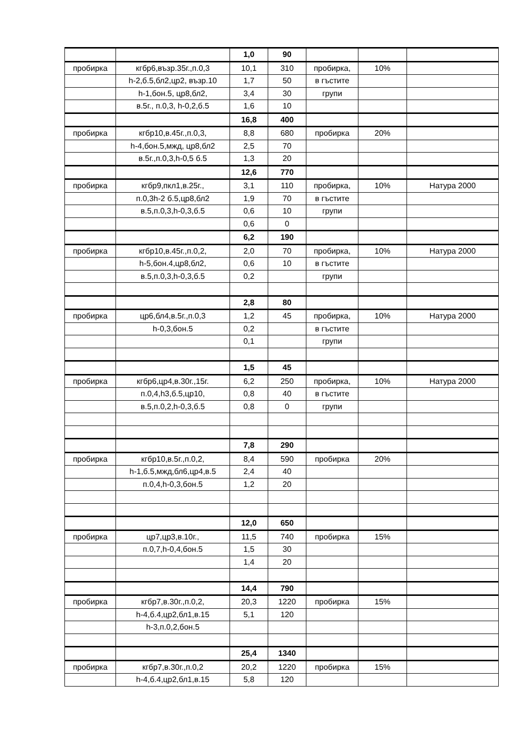| | | 1,0 | 90 | | | |
| пробирка | кгбр6,възр.35г.,п.0,3 | 10,1 | 310 | пробирка, | 10% | |
| | h-2,б.5,бл2,цр2, възр.10 | 1,7 | 50 | в гъстите | | |
| | h-1,бон.5, цр8,бл2, | 3,4 | 30 | групи | | |
| | в.5г., п.0,3, h-0,2,б.5 | 1,6 | 10 | | | |
| | | 16,8 | 400 | | | |
| пробирка | кгбр10,в.45г.,п.0,3, | 8,8 | 680 | пробирка | 20% | |
| | h-4,бон.5,мжд, цр8,бл2 | 2,5 | 70 | | | |
| | в.5г.,п.0,3,h-0,5 б.5 | 1,3 | 20 | | | |
| | | 12,6 | 770 | | | |
| пробирка | кгбр9,пкл1,в.25г., | 3,1 | 110 | пробирка, | 10% | Натура 2000 |
| | п.0,3h-2 б.5,цр8,бл2 | 1,9 | 70 | в гъстите | | |
| | в.5,п.0,3,h-0,3,б.5 | 0,6 | 10 | групи | | |
| | | 0,6 | 0 | | | |
| | | 6,2 | 190 | | | |
| пробирка | кгбр10,в.45г.,п.0,2, | 2,0 | 70 | пробирка, | 10% | Натура 2000 |
| | h-5,бон.4,цр8,бл2, | 0,6 | 10 | в гъстите | | |
| | в.5,п.0,3,h-0,3,б.5 | 0,2 | | групи | | |
| | | 2,8 | 80 | | | |
| пробирка | цр6,бл4,в.5г.,п.0,3 | 1,2 | 45 | пробирка, | 10% | Натура 2000 |
| | h-0,3,бон.5 | 0,2 | | в гъстите | | |
| | | 0,1 | | групи | | |
| | | 1,5 | 45 | | | |
| пробирка | кгбр6,цр4,в.30г.,15г. | 6,2 | 250 | пробирка, | 10% | Натура 2000 |
| | п.0,4,h3,б.5,цр10, | 0,8 | 40 | в гъстите | | |
| | в.5,п.0,2,h-0,3,б.5 | 0,8 | 0 | групи | | |
| | | 7,8 | 290 | | | |
| пробирка | кгбр10,в.5г.,п.0,2, | 8,4 | 590 | пробирка | 20% | |
| | h-1,б.5,мжд,бл6,цр4,в.5 | 2,4 | 40 | | | |
| | п.0,4,h-0,3,бон.5 | 1,2 | 20 | | | |
| | | 12,0 | 650 | | | |
| пробирка | цр7,цр3,в.10г., | 11,5 | 740 | пробирка | 15% | |
| | п.0,7,h-0,4,бон.5 | 1,5 | 30 | | | |
| | | 1,4 | 20 | | | |
| | | 14,4 | 790 | | | |
| пробирка | кгбр7,в.30г.,п.0,2, | 20,3 | 1220 | пробирка | 15% | |
| | h-4,б.4,цр2,бл1,в.15 | 5,1 | 120 | | | |
| | h-3,п.0,2,бон.5 | | | | | |
| | | 25,4 | 1340 | | | |
| пробирка | кгбр7,в.30г.,п.0,2 | 20,2 | 1220 | пробирка | 15% | |
| | h-4,б.4,цр2,бл1,в.15 | 5,8 | 120 | | | |